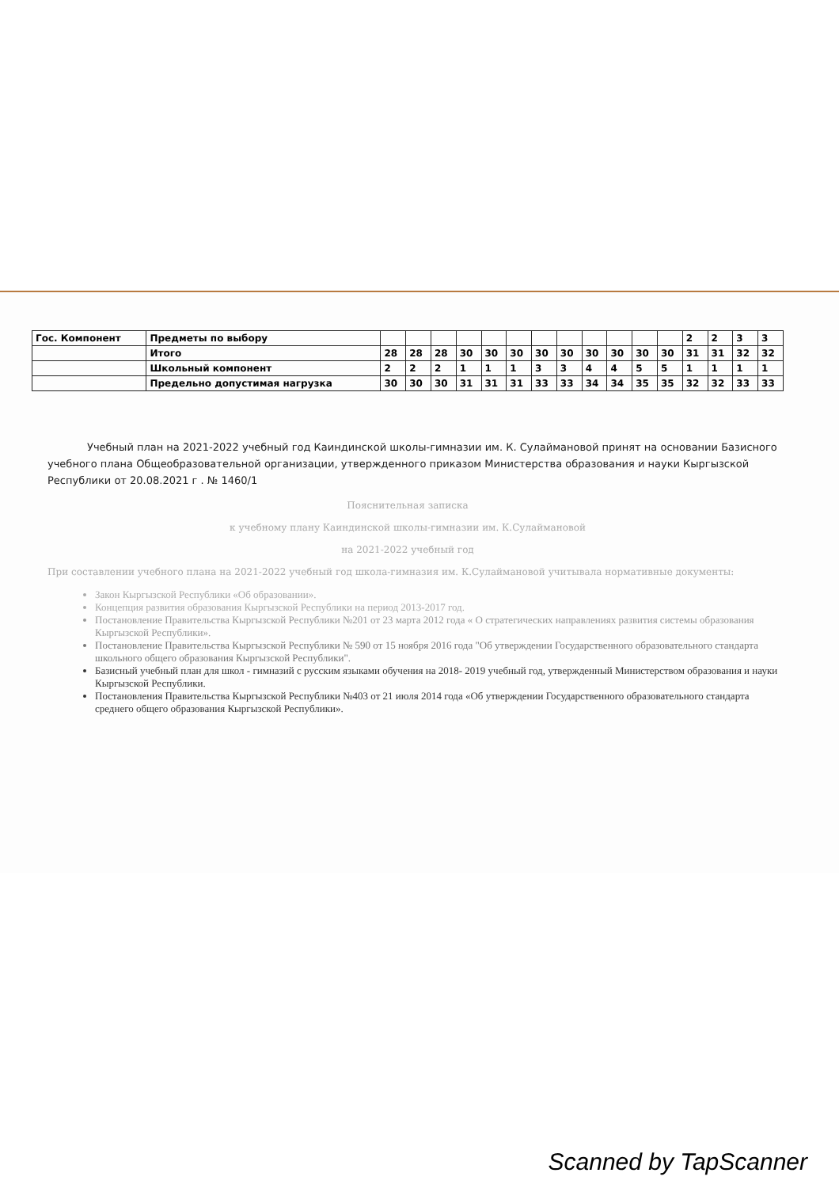| Гос. Компонент | Предметы по выбору | | | | | | | | | | | | | 2 | 2 | 3 | 3 |
| | Итого | 28 | 28 | 28 | 30 | 30 | 30 | 30 | 30 | 30 | 30 | 30 | 30 | 31 | 31 | 32 | 32 |
| | Школьный компонент | 2 | 2 | 2 | 1 | 1 | 1 | 3 | 3 | 4 | 4 | 5 | 5 | 1 | 1 | 1 | 1 |
| | Предельно допустимая нагрузка | 30 | 30 | 30 | 31 | 31 | 31 | 33 | 33 | 34 | 34 | 35 | 35 | 32 | 32 | 33 | 33 |
Учебный план на 2021-2022 учебный год Каиндинской школы-гимназии им. К. Сулаймановой принят на основании Базисного учебного плана Общеобразовательной организации, утвержденного приказом Министерства образования и науки Кыргызской Республики от 20.08.2021 г . № 1460/1
Пояснительная записка
к учебному плану Каиндинской школы-гимназии им. К.Сулаймановой
на 2021-2022 учебный год
При составлении учебного плана на 2021-2022 учебный год школа-гимназия им. К.Сулаймановой учитывала нормативные документы:
Закон Кыргызской Республики «Об образовании».
Концепция развития образования Кыргызской Республики на период 2013-2017 год.
Постановление Правительства Кыргызской Республики №201 от 23 марта 2012 года « О стратегических направлениях развития системы образования Кыргызской Республики».
Постановление Правительства Кыргызской Республики № 590 от 15 ноября 2016 года "Об утверждении Государственного образовательного стандарта школьного общего образования Кыргызской Республики".
Базисный учебный план для школ - гимназий с русским языками обучения на 2018- 2019 учебный год, утвержденный Министерством образования и науки Кыргызской Республики.
Постановления Правительства Кыргызской Республики №403 от 21 июля 2014 года «Об утверждении Государственного образовательного стандарта среднего общего образования Кыргызской Республики».
Scanned by TapScanner